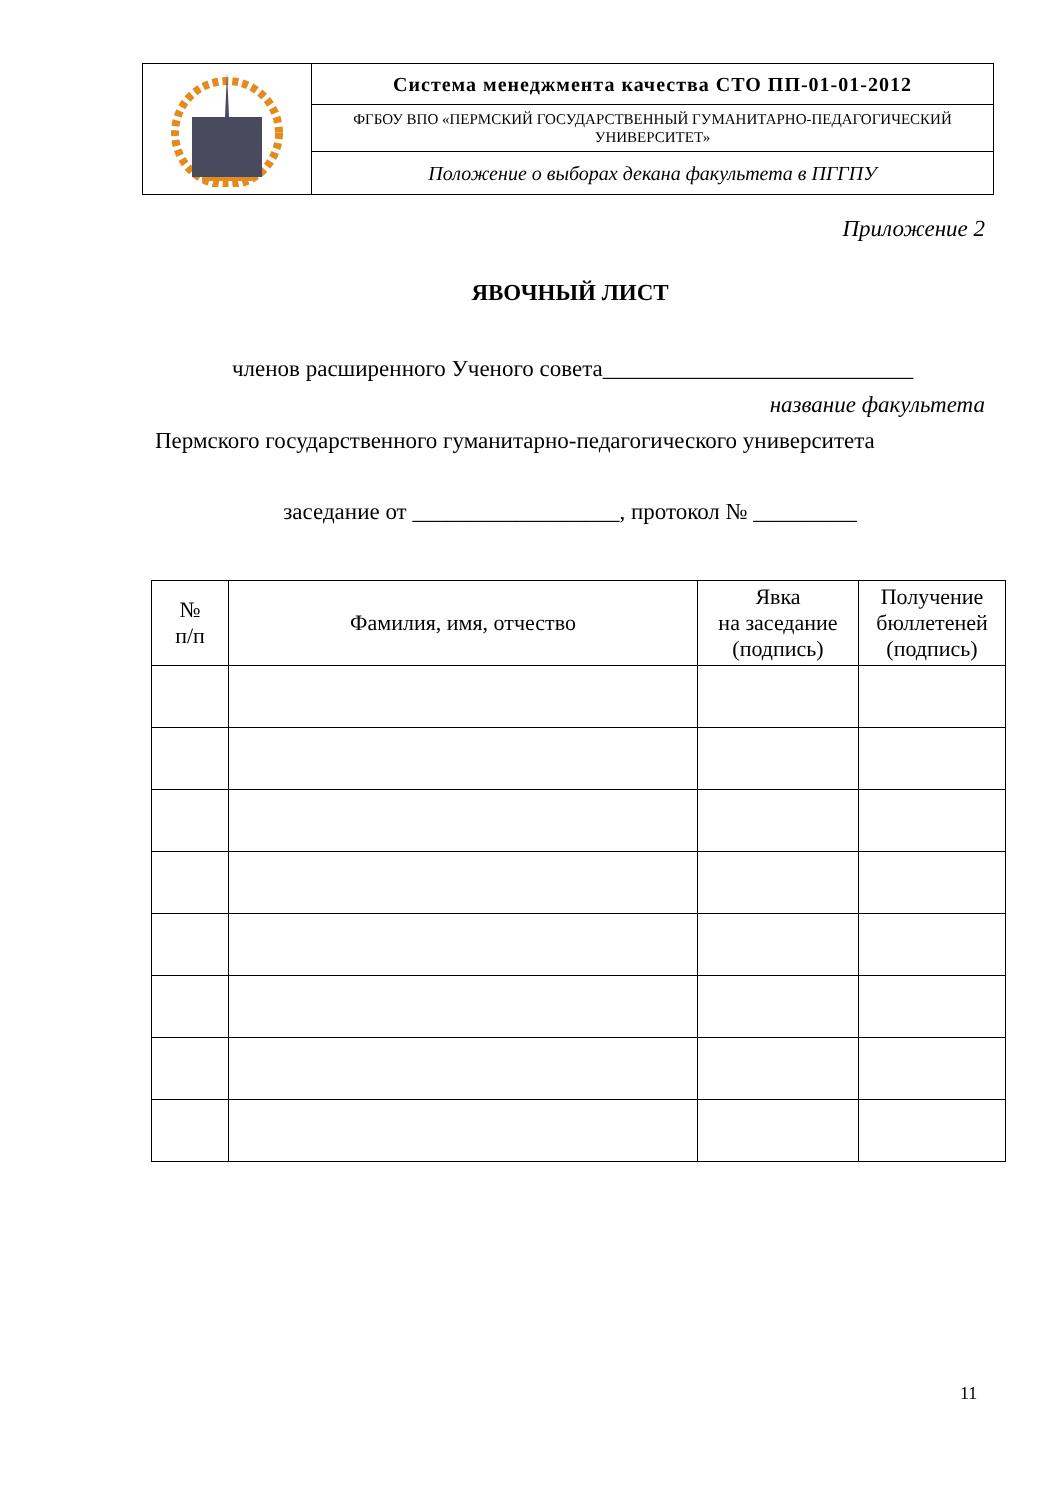| | Система менеджмента качества СТО ПП-01-01-2012 |
| | ФГБОУ ВПО «ПЕРМСКИЙ ГОСУДАРСТВЕННЫЙ ГУМАНИТАРНО-ПЕДАГОГИЧЕСКИЙ УНИВЕРСИТЕТ» |
| | Положение о выборах декана факультета в ПГГПУ |
Приложение 2
ЯВОЧНЫЙ ЛИСТ
членов расширенного Ученого совета___________________________
название факультета
Пермского государственного гуманитарно-педагогического университета
заседание от __________________, протокол № _________
| № п/п | Фамилия, имя, отчество | Явка на заседание (подпись) | Получение бюллетеней (подпись) |
| --- | --- | --- | --- |
11